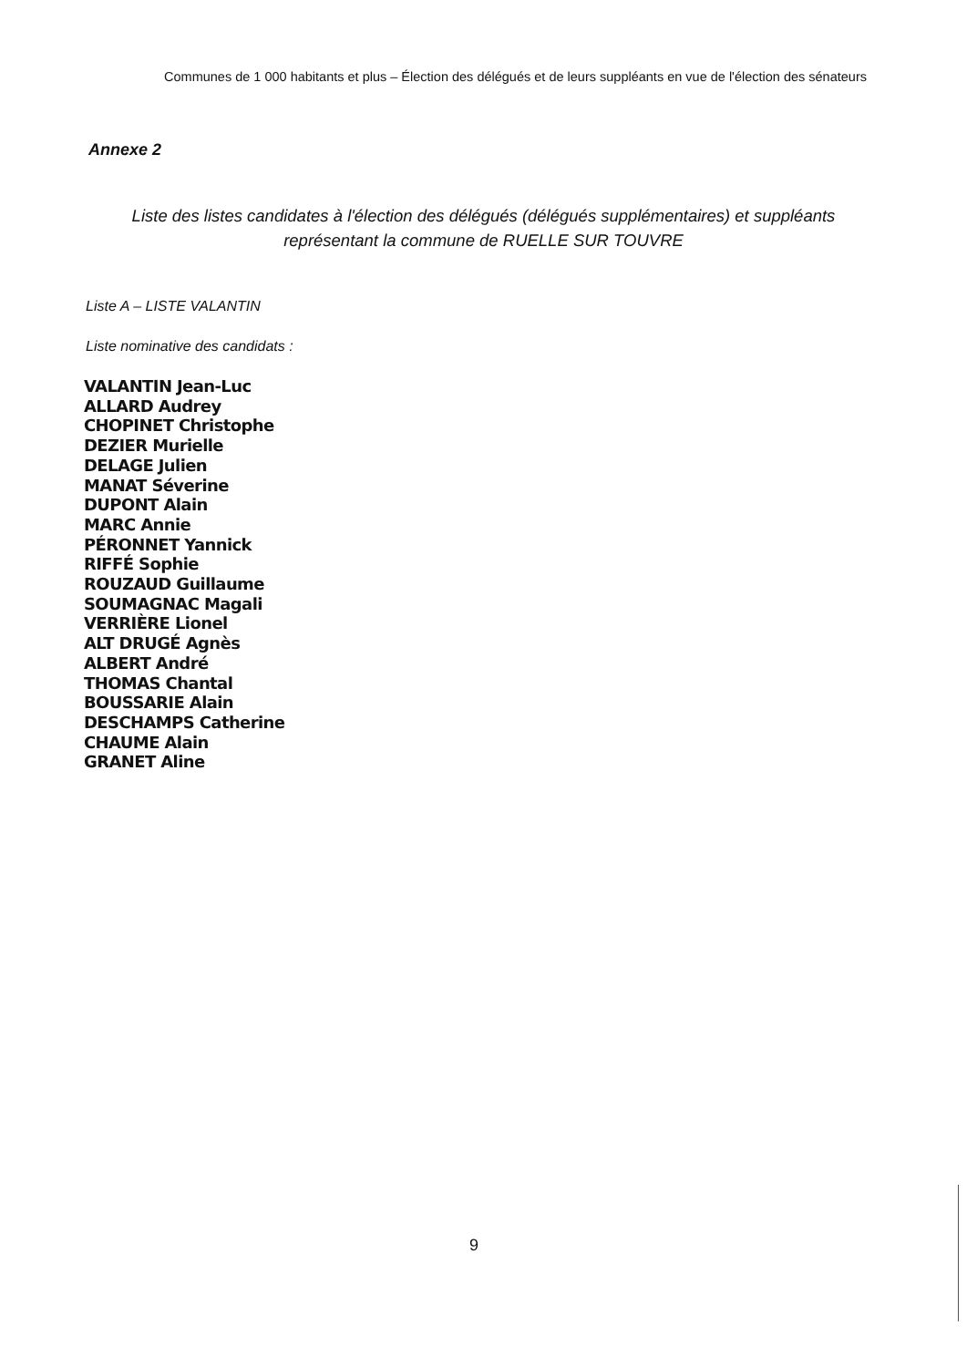Communes de 1 000 habitants et plus – Élection des délégués et de leurs suppléants en vue de l'élection des sénateurs
Annexe 2
Liste des listes candidates à l'élection des délégués (délégués supplémentaires) et suppléants représentant la commune de RUELLE SUR TOUVRE
Liste A – LISTE VALANTIN
Liste nominative des candidats :
VALANTIN Jean-Luc
ALLARD Audrey
CHOPINET Christophe
DEZIER Murielle
DELAGE Julien
MANAT Séverine
DUPONT Alain
MARC Annie
PÉRONNET Yannick
RIFFÉ Sophie
ROUZAUD Guillaume
SOUMAGNAC Magali
VERRIÈRE Lionel
ALT DRUGÉ Agnès
ALBERT André
THOMAS Chantal
BOUSSARIE Alain
DESCHAMPS Catherine
CHAUME Alain
GRANET Aline
9